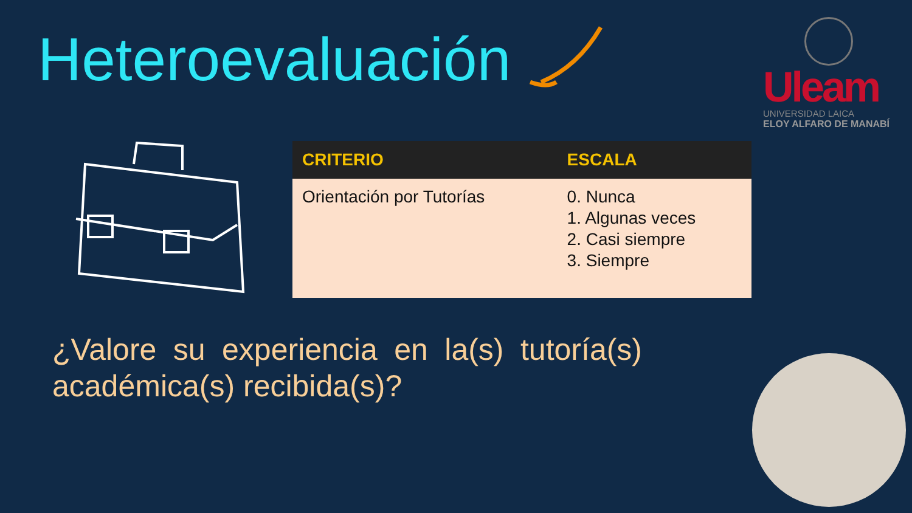Heteroevaluación
Uleam
UNIVERSIDAD LAICA
ELOY ALFARO DE MANABÍ
| CRITERIO | ESCALA |
| --- | --- |
| Orientación por Tutorías | 0. Nunca 1. Algunas veces 2. Casi siempre 3. Siempre |
¿Valore su experiencia en la(s) tutoría(s) académica(s) recibida(s)?